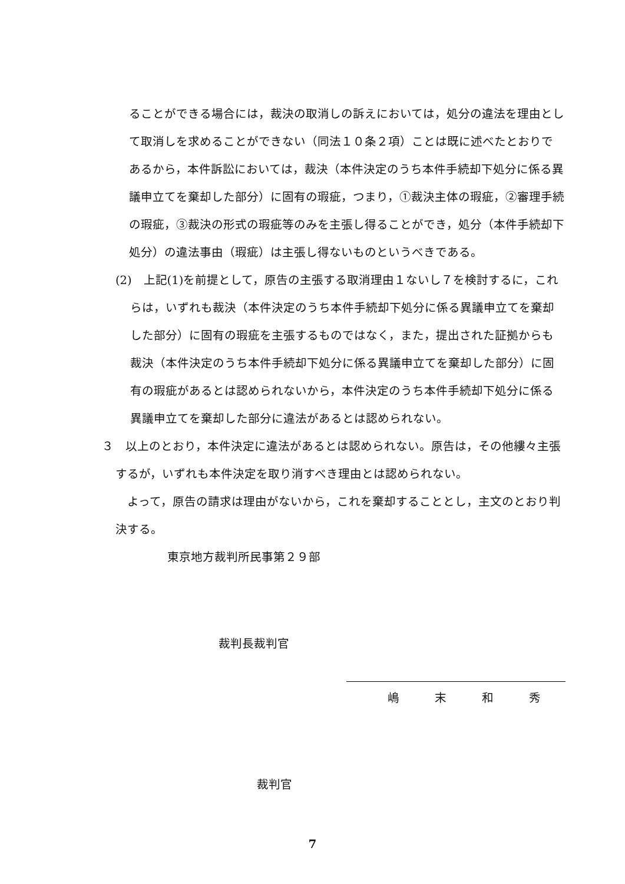ることができる場合には，裁決の取消しの訴えにおいては，処分の違法を理由として取消しを求めることができない（同法１０条２項）ことは既に述べたとおりであるから，本件訴訟においては，裁決（本件決定のうち本件手続却下処分に係る異議申立てを棄却した部分）に固有の瑕疵，つまり，①裁決主体の瑕疵，②審理手続の瑕疵，③裁決の形式の瑕疵等のみを主張し得ることができ，処分（本件手続却下処分）の違法事由（瑕疵）は主張し得ないものというべきである。
(2)　上記(1)を前提として，原告の主張する取消理由１ないし７を検討するに，これらは，いずれも裁決（本件決定のうち本件手続却下処分に係る異議申立てを棄却した部分）に固有の瑕疵を主張するものではなく，また，提出された証拠からも裁決（本件決定のうち本件手続却下処分に係る異議申立てを棄却した部分）に固有の瑕疵があるとは認められないから，本件決定のうち本件手続却下処分に係る異議申立てを棄却した部分に違法があるとは認められない。
３　以上のとおり，本件決定に違法があるとは認められない。原告は，その他縷々主張するが，いずれも本件決定を取り消すべき理由とは認められない。
　よって，原告の請求は理由がないから，これを棄却することとし，主文のとおり判決する。
東京地方裁判所民事第２９部
裁判長裁判官
嶋　　　末　　　和　　　秀
裁判官
7